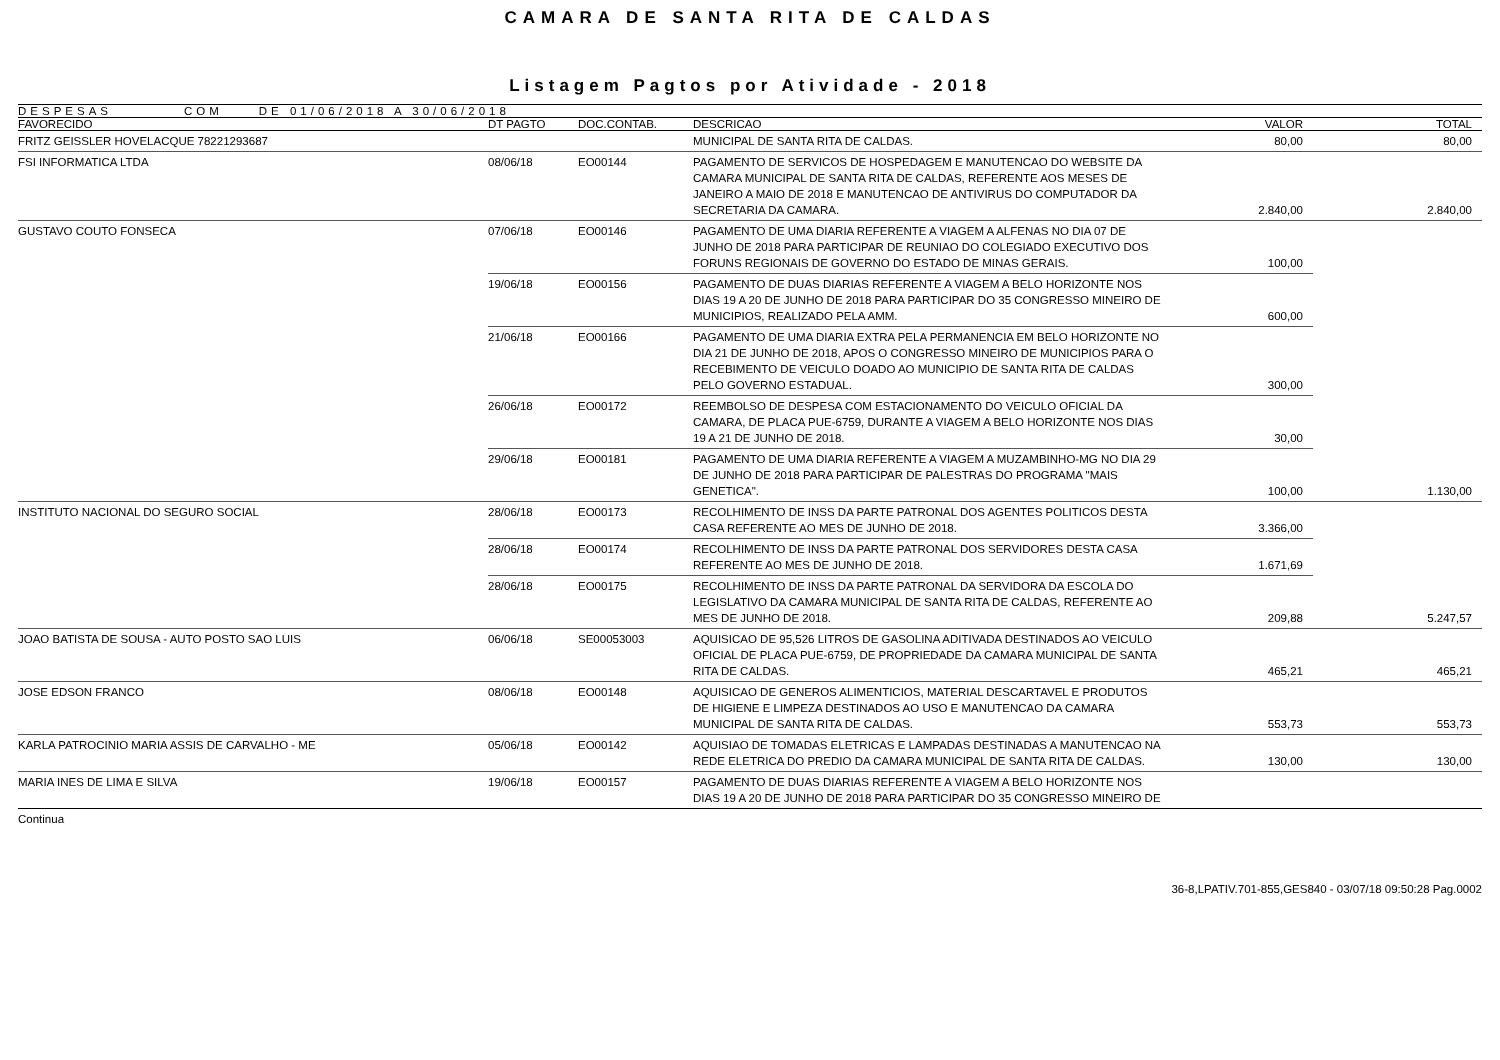CAMARA DE SANTA RITA DE CALDAS
Listagem Pagtos por Atividade - 2018
DESPESAS COM DE 01/06/2018 A 30/06/2018
| FAVORECIDO | DT PAGTO | DOC.CONTAB. | DESCRICAO | VALOR | TOTAL |
| --- | --- | --- | --- | --- | --- |
| FRITZ GEISSLER HOVELACQUE 78221293687 | | | MUNICIPAL DE SANTA RITA DE CALDAS. | 80,00 | 80,00 |
| FSI INFORMATICA LTDA | 08/06/18 | EO00144 | PAGAMENTO DE SERVICOS DE HOSPEDAGEM E MANUTENCAO DO WEBSITE DA CAMARA MUNICIPAL DE SANTA RITA DE CALDAS, REFERENTE AOS MESES DE JANEIRO A MAIO DE 2018 E MANUTENCAO DE ANTIVIRUS DO COMPUTADOR DA SECRETARIA DA CAMARA. | 2.840,00 | 2.840,00 |
| GUSTAVO COUTO FONSECA | 07/06/18 | EO00146 | PAGAMENTO DE UMA DIARIA REFERENTE A VIAGEM A ALFENAS NO DIA 07 DE JUNHO DE 2018 PARA PARTICIPAR DE REUNIAO DO COLEGIADO EXECUTIVO DOS FORUNS REGIONAIS DE GOVERNO DO ESTADO DE MINAS GERAIS. | 100,00 | |
| | 19/06/18 | EO00156 | PAGAMENTO DE DUAS DIARIAS REFERENTE A VIAGEM A BELO HORIZONTE NOS DIAS 19 A 20 DE JUNHO DE 2018 PARA PARTICIPAR DO 35 CONGRESSO MINEIRO DE MUNICIPIOS, REALIZADO PELA AMM. | 600,00 | |
| | 21/06/18 | EO00166 | PAGAMENTO DE UMA DIARIA EXTRA PELA PERMANENCIA EM BELO HORIZONTE NO DIA 21 DE JUNHO DE 2018, APOS O CONGRESSO MINEIRO DE MUNICIPIOS PARA O RECEBIMENTO DE VEICULO DOADO AO MUNICIPIO DE SANTA RITA DE CALDAS PELO GOVERNO ESTADUAL. | 300,00 | |
| | 26/06/18 | EO00172 | REEMBOLSO DE DESPESA COM ESTACIONAMENTO DO VEICULO OFICIAL DA CAMARA, DE PLACA PUE-6759, DURANTE A VIAGEM A BELO HORIZONTE NOS DIAS 19 A 21 DE JUNHO DE 2018. | 30,00 | |
| | 29/06/18 | EO00181 | PAGAMENTO DE UMA DIARIA REFERENTE A VIAGEM A MUZAMBINHO-MG NO DIA 29 DE JUNHO DE 2018 PARA PARTICIPAR DE PALESTRAS DO PROGRAMA "MAIS GENETICA". | 100,00 | 1.130,00 |
| INSTITUTO NACIONAL DO SEGURO SOCIAL | 28/06/18 | EO00173 | RECOLHIMENTO DE INSS DA PARTE PATRONAL DOS AGENTES POLITICOS DESTA CASA REFERENTE AO MES DE JUNHO DE 2018. | 3.366,00 | |
| | 28/06/18 | EO00174 | RECOLHIMENTO DE INSS DA PARTE PATRONAL DOS SERVIDORES DESTA CASA REFERENTE AO MES DE JUNHO DE 2018. | 1.671,69 | |
| | 28/06/18 | EO00175 | RECOLHIMENTO DE INSS DA PARTE PATRONAL DA SERVIDORA DA ESCOLA DO LEGISLATIVO DA CAMARA MUNICIPAL DE SANTA RITA DE CALDAS, REFERENTE AO MES DE JUNHO DE 2018. | 209,88 | 5.247,57 |
| JOAO BATISTA DE SOUSA - AUTO POSTO SAO LUIS | 06/06/18 | SE00053003 | AQUISICAO DE 95,526 LITROS DE GASOLINA ADITIVADA DESTINADOS AO VEICULO OFICIAL DE PLACA PUE-6759, DE PROPRIEDADE DA CAMARA MUNICIPAL DE SANTA RITA DE CALDAS. | 465,21 | 465,21 |
| JOSE EDSON FRANCO | 08/06/18 | EO00148 | AQUISICAO DE GENEROS ALIMENTICIOS, MATERIAL DESCARTAVEL E PRODUTOS DE HIGIENE E LIMPEZA DESTINADOS AO USO E MANUTENCAO DA CAMARA MUNICIPAL DE SANTA RITA DE CALDAS. | 553,73 | 553,73 |
| KARLA PATROCINIO MARIA ASSIS DE CARVALHO - ME | 05/06/18 | EO00142 | AQUISIAO DE TOMADAS ELETRICAS E LAMPADAS DESTINADAS A MANUTENCAO NA REDE ELETRICA DO PREDIO DA CAMARA MUNICIPAL DE SANTA RITA DE CALDAS. | 130,00 | 130,00 |
| MARIA INES DE LIMA E SILVA | 19/06/18 | EO00157 | PAGAMENTO DE DUAS DIARIAS REFERENTE A VIAGEM A BELO HORIZONTE NOS DIAS 19 A 20 DE JUNHO DE 2018 PARA PARTICIPAR DO 35 CONGRESSO MINEIRO DE | | |
Continua
36-8,LPATIV.701-855,GES840 - 03/07/18 09:50:28 Pag.0002